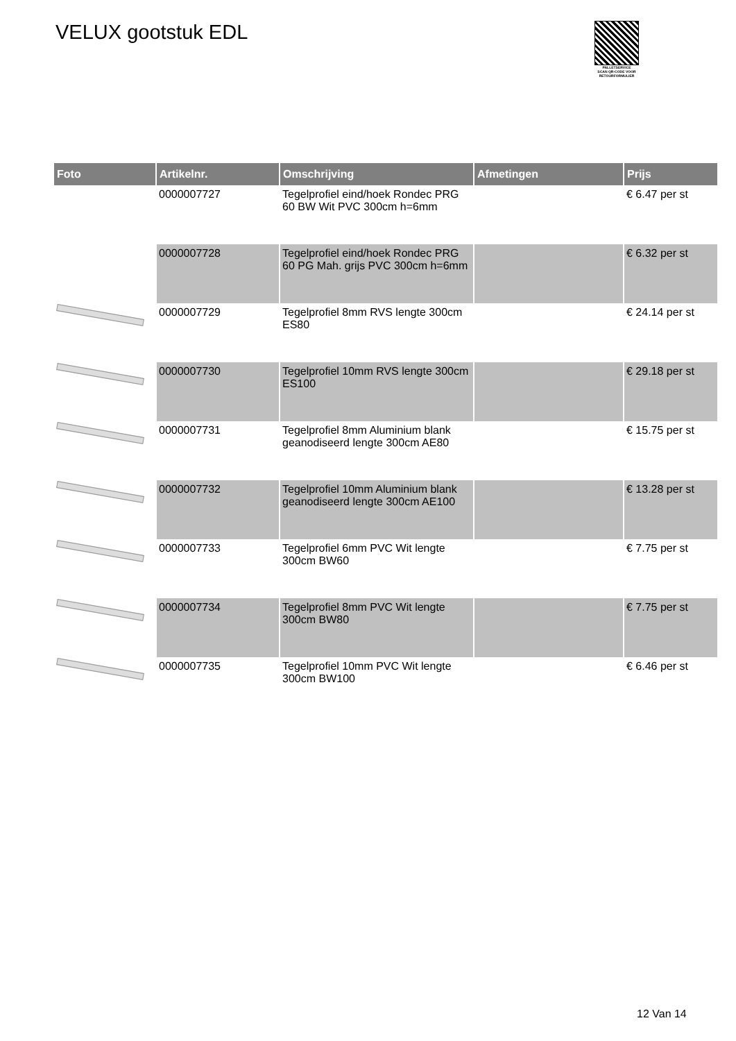VELUX gootstuk EDL
PALLETSERVICE
SCAN QR-CODE VOOR RETOURFORMULIER
| Foto | Artikelnr. | Omschrijving | Afmetingen | Prijs |
| --- | --- | --- | --- | --- |
| | 0000007727 | Tegelprofiel eind/hoek Rondec PRG 60 BW Wit PVC 300cm h=6mm | | € 6.47 per st |
| | 0000007728 | Tegelprofiel eind/hoek Rondec PRG 60 PG Mah. grijs PVC 300cm h=6mm | | € 6.32 per st |
| | 0000007729 | Tegelprofiel 8mm RVS lengte 300cm ES80 | | € 24.14 per st |
| | 0000007730 | Tegelprofiel 10mm RVS lengte 300cm ES100 | | € 29.18 per st |
| | 0000007731 | Tegelprofiel 8mm Aluminium blank geanodiseerd lengte 300cm AE80 | | € 15.75 per st |
| | 0000007732 | Tegelprofiel 10mm Aluminium blank geanodiseerd lengte 300cm AE100 | | € 13.28 per st |
| | 0000007733 | Tegelprofiel 6mm PVC Wit lengte 300cm BW60 | | € 7.75 per st |
| | 0000007734 | Tegelprofiel 8mm PVC Wit lengte 300cm BW80 | | € 7.75 per st |
| | 0000007735 | Tegelprofiel 10mm PVC Wit lengte 300cm BW100 | | € 6.46 per st |
12 Van 14